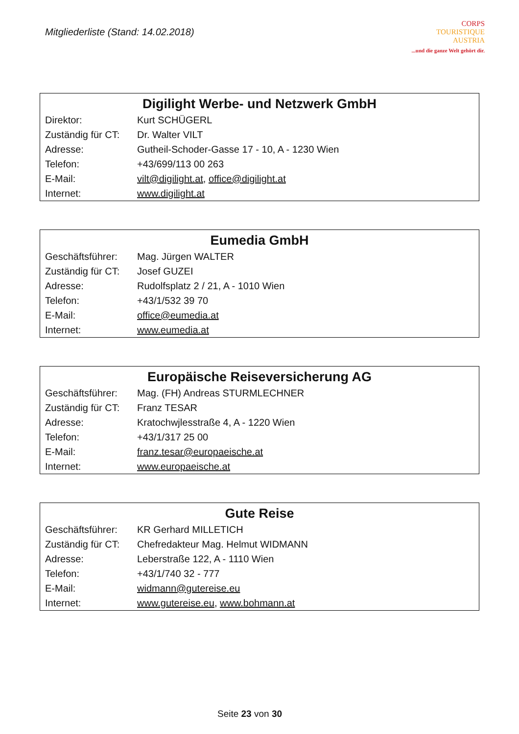Mitgliederliste (Stand: 14.02.2018)
CORPS
TOURISTIQUE
AUSTRIA
...und die ganze Welt gehört dir.
| Digilight Werbe- und Netzwerk GmbH | |
| --- | --- |
| Direktor: | Kurt SCHÜGERL |
| Zuständig für CT: | Dr. Walter VILT |
| Adresse: | Gutheil-Schoder-Gasse 17 - 10, A - 1230 Wien |
| Telefon: | +43/699/113 00 263 |
| E-Mail: | vilt@digilight.at , office@digilight.at |
| Internet: | www.digilight.at |
| Eumedia GmbH | |
| --- | --- |
| Geschäftsführer: | Mag. Jürgen WALTER |
| Zuständig für CT: | Josef GUZEI |
| Adresse: | Rudolfsplatz 2 / 21, A - 1010 Wien |
| Telefon: | +43/1/532 39 70 |
| E-Mail: | office@eumedia.at |
| Internet: | www.eumedia.at |
| Europäische Reiseversicherung AG | |
| --- | --- |
| Geschäftsführer: | Mag. (FH) Andreas STURMLECHNER |
| Zuständig für CT: | Franz TESAR |
| Adresse: | Kratochwjlesstraße 4, A - 1220 Wien |
| Telefon: | +43/1/317 25 00 |
| E-Mail: | franz.tesar@europaeische.at |
| Internet: | www.europaeische.at |
| Gute Reise | |
| --- | --- |
| Geschäftsführer: | KR Gerhard MILLETICH |
| Zuständig für CT: | Chefredakteur Mag. Helmut WIDMANN |
| Adresse: | Leberstraße 122, A - 1110 Wien |
| Telefon: | +43/1/740 32 - 777 |
| E-Mail: | widmann@gutereise.eu |
| Internet: | www.gutereise.eu , www.bohmann.at |
Seite 23 von 30